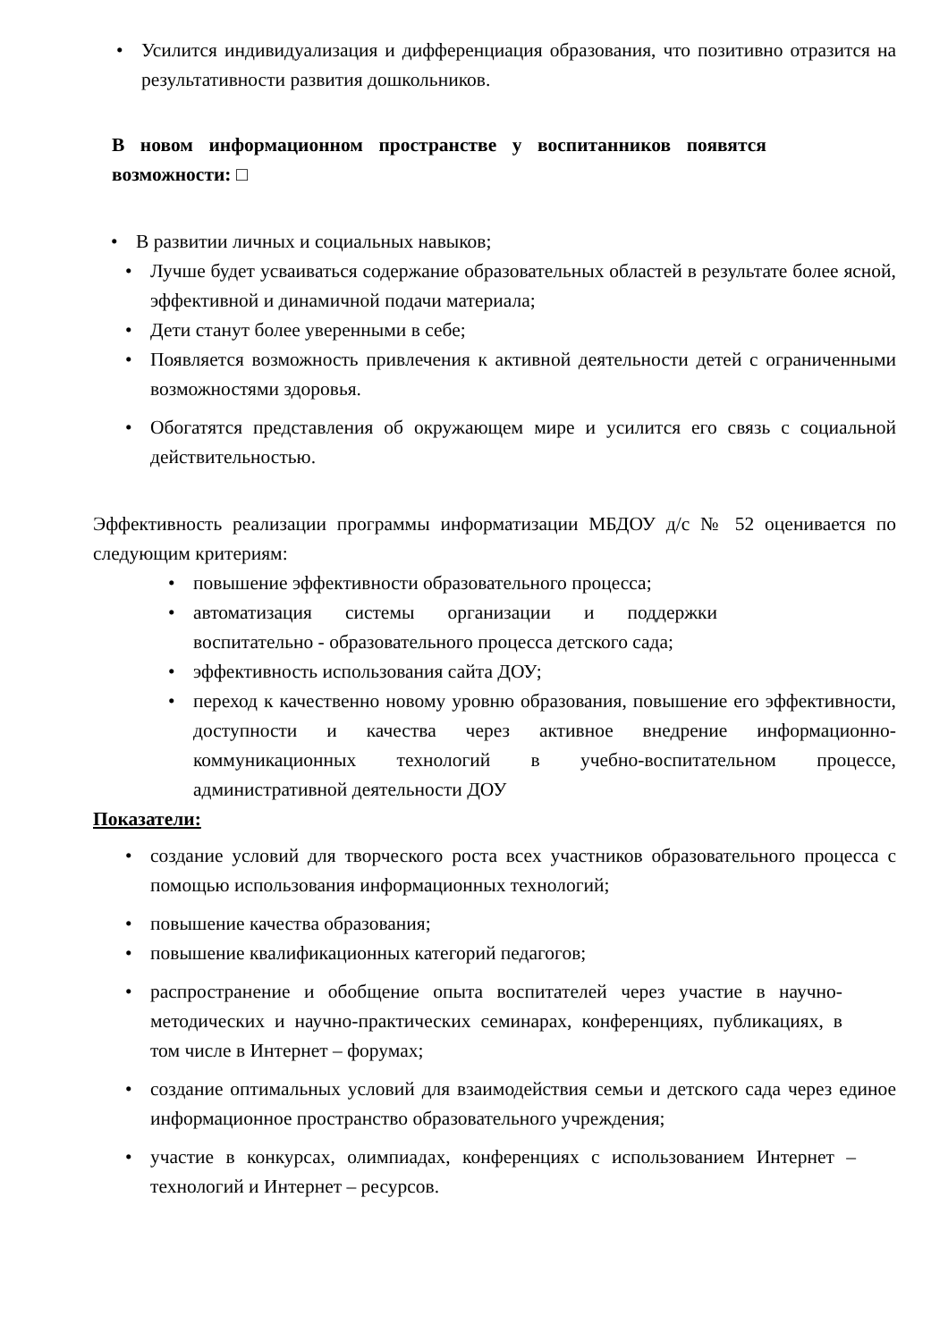• Усилится индивидуализация и дифференциация образования, что позитивно отразится на результативности развития дошкольников.
В новом информационном пространстве у воспитанников появятся возможности: □
• В развитии личных и социальных навыков;
• Лучше будет усваиваться содержание образовательных областей в результате более ясной, эффективной и динамичной подачи материала;
• Дети станут более уверенными в себе;
• Появляется возможность привлечения к активной деятельности детей с ограниченными возможностями здоровья.
• Обогатятся представления об окружающем мире и усилится его связь с социальной действительностью.
Эффективность реализации программы информатизации МБДОУ д/с № 52 оценивается по следующим критериям:
• повышение эффективности образовательного процесса;
• автоматизация системы организации и поддержки воспитательно - образовательного процесса детского сада;
• эффективность использования сайта ДОУ;
• переход к качественно новому уровню образования, повышение его эффективности, доступности и качества через активное внедрение информационно-коммуникационных технологий в учебно-воспитательном процессе, административной деятельности ДОУ
Показатели:
• создание условий для творческого роста всех участников образовательного процесса с помощью использования информационных технологий;
• повышение качества образования;
• повышение квалификационных категорий педагогов;
• распространение и обобщение опыта воспитателей через участие в научно-методических и научно-практических семинарах, конференциях, публикациях, в том числе в Интернет – форумах;
• создание оптимальных условий для взаимодействия семьи и детского сада через единое информационное пространство образовательного учреждения;
• участие в конкурсах, олимпиадах, конференциях с использованием Интернет – технологий и Интернет – ресурсов.